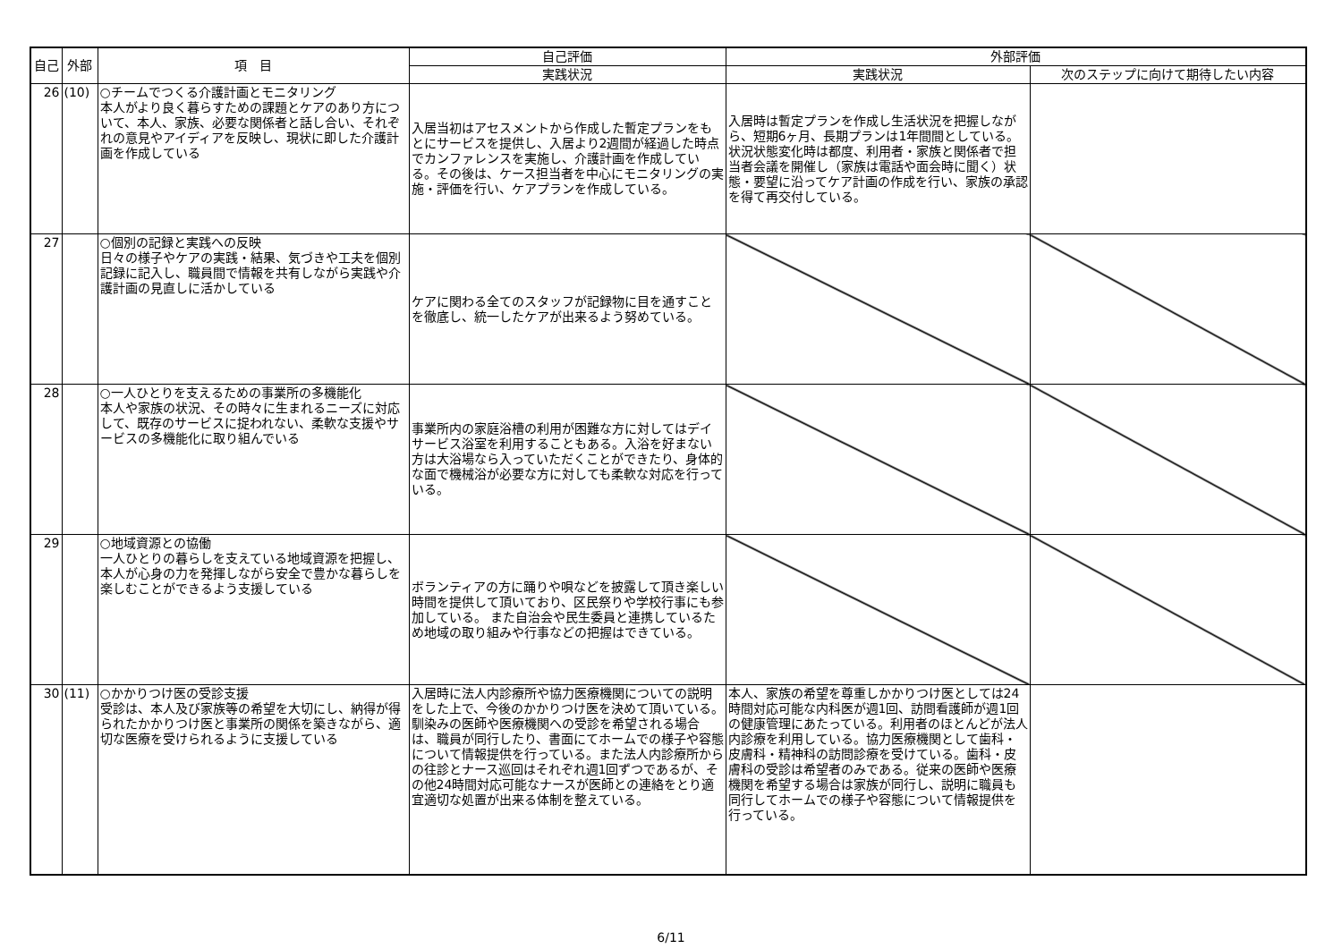| 自己 | 外部 | 項 目 | 自己評価 | 外部評価 | |
| --- | --- | --- | --- | --- | --- |
| | | | 実践状況 | 実践状況 | 次のステップに向けて期待したい内容 |
| 26 | (10) | ○チームでつくる介護計画とモニタリング 本人がより良く暮らすための課題とケアのあり方について、本人、家族、必要な関係者と話し合い、それぞれの意見やアイディアを反映し、現状に即した介護計画を作成している | 入居当初はアセスメントから作成した暫定プランをもとにサービスを提供し、入居より2週間が経過した時点でカンファレンスを実施し、介護計画を作成している。その後は、ケース担当者を中心にモニタリングの実施・評価を行い、ケアプランを作成している。 | 入居時は暫定プランを作成し生活状況を把握しながら、短期6ヶ月、長期プランは1年間間としている。状況状態変化時は都度、利用者・家族と関係者で担当者会議を開催し（家族は電話や面会時に聞く）状態・要望に沿ってケア計画の作成を行い、家族の承認を得て再交付している。 | |
| 27 | | ○個別の記録と実践への反映 日々の様子やケアの実践・結果、気づきや工夫を個別記録に記入し、職員間で情報を共有しながら実践や介護計画の見直しに活かしている | ケアに関わる全てのスタッフが記録物に目を通すことを徹底し、統一したケアが出来るよう努めている。 | | |
| 28 | | ○一人ひとりを支えるための事業所の多機能化 本人や家族の状況、その時々に生まれるニーズに対応して、既存のサービスに捉われない、柔軟な支援やサービスの多機能化に取り組んでいる | 事業所内の家庭浴槽の利用が困難な方に対してはデイサービス浴室を利用することもある。入浴を好まない方は大浴場なら入っていただくことができたり、身体的な面で機械浴が必要な方に対しても柔軟な対応を行っている。 | | |
| 29 | | ○地域資源との協働 一人ひとりの暮らしを支えている地域資源を把握し、本人が心身の力を発揮しながら安全で豊かな暮らしを楽しむことができるよう支援している | ボランティアの方に踊りや唄などを披露して頂き楽しい時間を提供して頂いており、区民祭りや学校行事にも参加している。 また自治会や民生委員と連携しているため地域の取り組みや行事などの把握はできている。 | | |
| 30 | (11) | ○かかりつけ医の受診支援 受診は、本人及び家族等の希望を大切にし、納得が得られたかかりつけ医と事業所の関係を築きながら、適切な医療を受けられるように支援している | 入居時に法人内診療所や協力医療機関についての説明をした上で、今後のかかりつけ医を決めて頂いている。馴染みの医師や医療機関への受診を希望される場合は、職員が同行したり、書面にてホームでの様子や容態について情報提供を行っている。また法人内診療所からの往診とナース巡回はそれぞれ週1回ずつであるが、その他24時間対応可能なナースが医師との連絡をとり適宜適切な処置が出来る体制を整えている。 | 本人、家族の希望を尊重しかかりつけ医としては24時間対応可能な内科医が週1回、訪問看護師が週1回の健康管理にあたっている。利用者のほとんどが法人内診療を利用している。協力医療機関として歯科・皮膚科・精神科の訪問診療を受けている。歯科・皮膚科の受診は希望者のみである。従来の医師や医療機関を希望する場合は家族が同行し、説明に職員も同行してホームでの様子や容態について情報提供を行っている。 | |
6/11